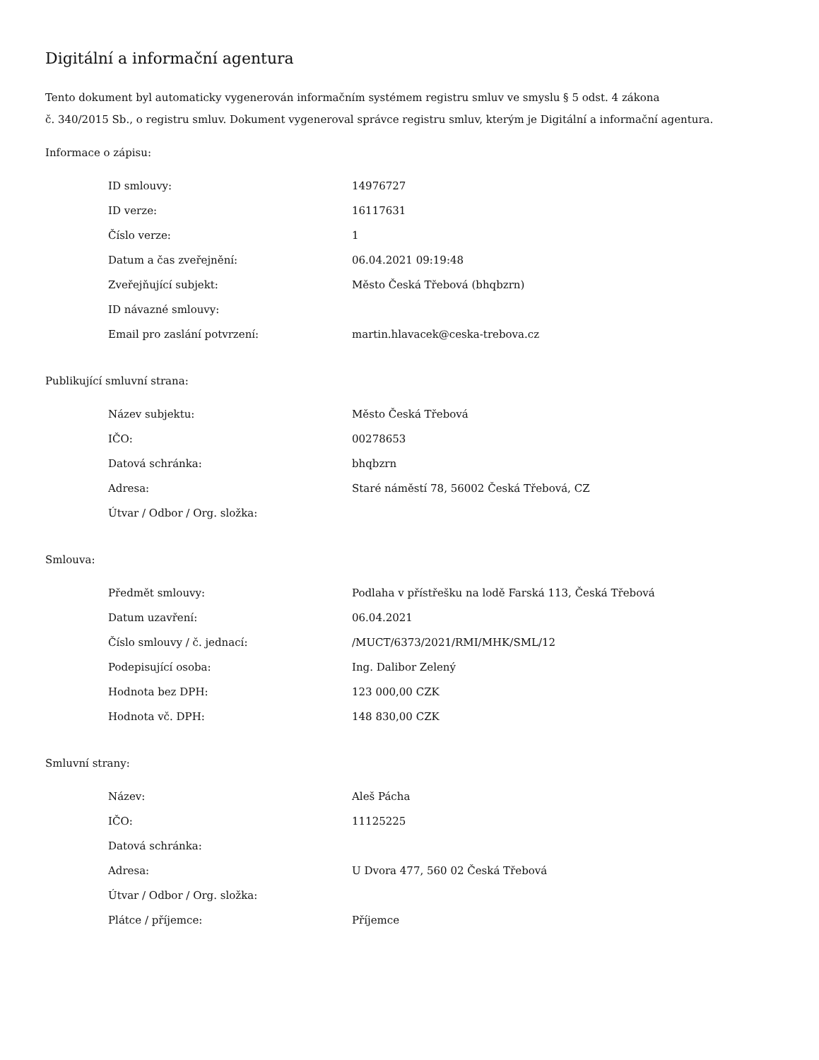Digitální a informační agentura
Tento dokument byl automaticky vygenerován informačním systémem registru smluv ve smyslu § 5 odst. 4 zákona
č. 340/2015 Sb., o registru smluv. Dokument vygeneroval správce registru smluv, kterým je Digitální a informační agentura.
Informace o zápisu:
| ID smlouvy: | 14976727 |
| ID verze: | 16117631 |
| Číslo verze: | 1 |
| Datum a čas zveřejnění: | 06.04.2021 09:19:48 |
| Zveřejňující subjekt: | Město Česká Třebová (bhqbzrn) |
| ID návazné smlouvy: | |
| Email pro zaslání potvrzení: | martin.hlavacek@ceska-trebova.cz |
Publikující smluvní strana:
| Název subjektu: | Město Česká Třebová |
| IČO: | 00278653 |
| Datová schránka: | bhqbzrn |
| Adresa: | Staré náměstí 78, 56002 Česká Třebová, CZ |
| Útvar / Odbor / Org. složka: | |
Smlouva:
| Předmět smlouvy: | Podlaha v přístřešku na lodě Farská 113, Česká Třebová |
| Datum uzavření: | 06.04.2021 |
| Číslo smlouvy / č. jednací: | /MUCT/6373/2021/RMI/MHK/SML/12 |
| Podepisující osoba: | Ing. Dalibor Zelený |
| Hodnota bez DPH: | 123 000,00 CZK |
| Hodnota vč. DPH: | 148 830,00 CZK |
Smluvní strany:
| Název: | Aleš Pácha |
| IČO: | 11125225 |
| Datová schránka: | |
| Adresa: | U Dvora 477, 560 02 Česká Třebová |
| Útvar / Odbor / Org. složka: | |
| Plátce / příjemce: | Příjemce |